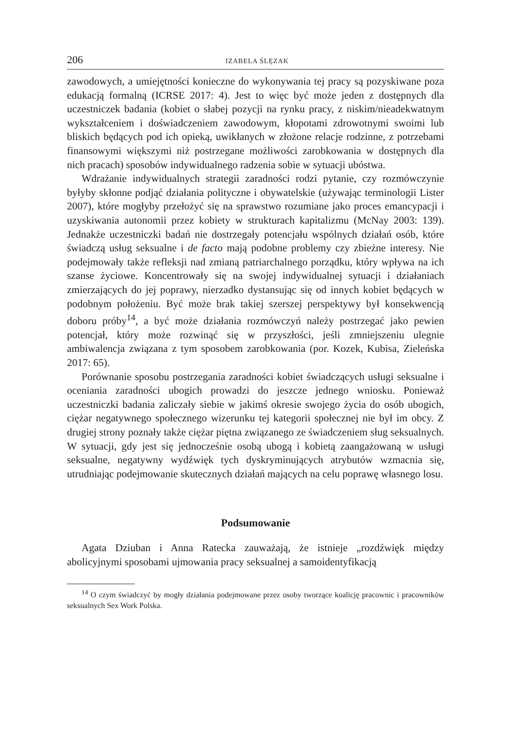206 IZABELA ŚLĘZAK
zawodowych, a umiejętności konieczne do wykonywania tej pracy są pozyskiwane poza edukacją formalną (ICRSE 2017: 4). Jest to więc być może jeden z dostępnych dla uczestniczek badania (kobiet o słabej pozycji na rynku pracy, z niskim/nieadekwatnym wykształceniem i doświadczeniem zawodowym, kłopotami zdrowotnymi swoimi lub bliskich będących pod ich opieką, uwikłanych w złożone relacje rodzinne, z potrzebami finansowymi większymi niż postrzegane możliwości zarobkowania w dostępnych dla nich pracach) sposobów indywidualnego radzenia sobie w sytuacji ubóstwa.
Wdrażanie indywidualnych strategii zaradności rodzi pytanie, czy rozmówczynie byłyby skłonne podjąć działania polityczne i obywatelskie (używając terminologii Lister 2007), które mogłyby przełożyć się na sprawstwo rozumiane jako proces emancypacji i uzyskiwania autonomii przez kobiety w strukturach kapitalizmu (McNay 2003: 139). Jednakże uczestniczki badań nie dostrzegały potencjału wspólnych działań osób, które świadczą usług seksualne i de facto mają podobne problemy czy zbieżne interesy. Nie podejmowały także refleksji nad zmianą patriarchalnego porządku, który wpływa na ich szanse życiowe. Koncentrowały się na swojej indywidualnej sytuacji i działaniach zmierzających do jej poprawy, nierzadko dystansując się od innych kobiet będących w podobnym położeniu. Być może brak takiej szerszej perspektywy był konsekwencją doboru próby<sup>14</sup>, a być może działania rozmówczyń należy postrzegać jako pewien potencjał, który może rozwinąć się w przyszłości, jeśli zmniejszeniu ulegnie ambiwalencja związana z tym sposobem zarobkowania (por. Kozek, Kubisa, Zieleńska 2017: 65).
Porównanie sposobu postrzegania zaradności kobiet świadczących usługi seksualne i oceniania zaradności ubogich prowadzi do jeszcze jednego wniosku. Ponieważ uczestniczki badania zaliczały siebie w jakimś okresie swojego życia do osób ubogich, ciężar negatywnego społecznego wizerunku tej kategorii społecznej nie był im obcy. Z drugiej strony poznały także ciężar piętna związanego ze świadczeniem sług seksualnych. W sytuacji, gdy jest się jednocześnie osobą ubogą i kobietą zaangażowaną w usługi seksualne, negatywny wydźwięk tych dyskryminujących atrybutów wzmacnia się, utrudniając podejmowanie skutecznych działań mających na celu poprawę własnego losu.
Podsumowanie
Agata Dziuban i Anna Ratecka zauważają, że istnieje „rozdźwięk między abolicyjnymi sposobami ujmowania pracy seksualnej a samoidentyfikacją
<sup>14</sup> O czym świadczyć by mogły działania podejmowane przez osoby tworzące koalicję pracownic i pracowników seksualnych Sex Work Polska.